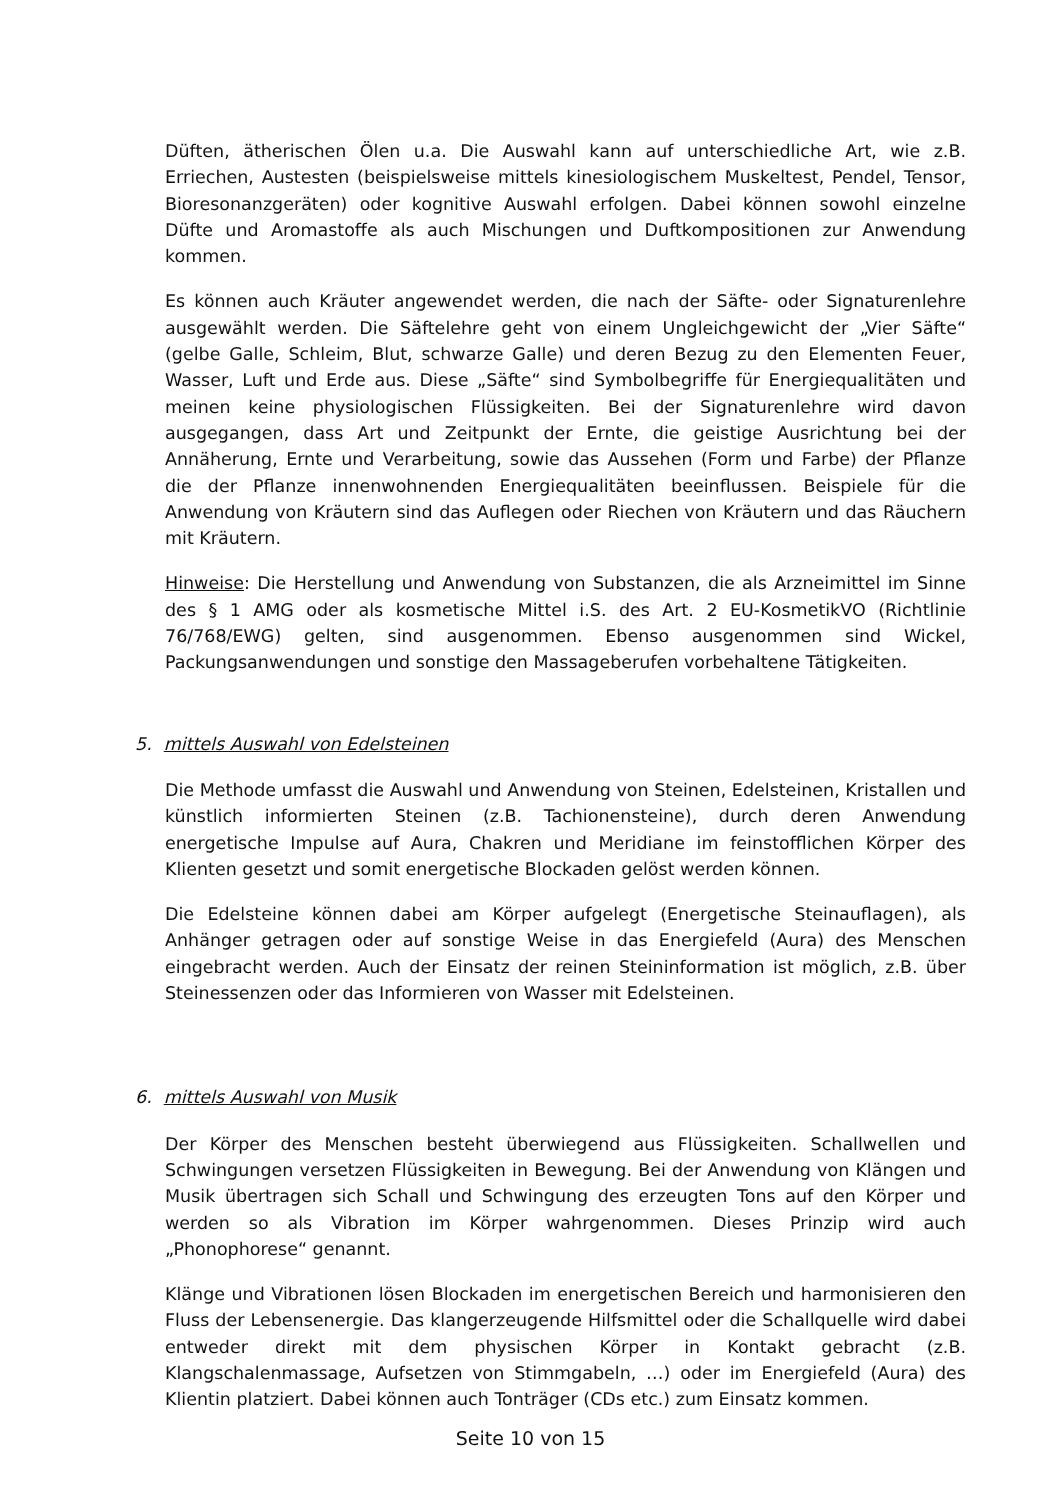Düften, ätherischen Ölen u.a. Die Auswahl kann auf unterschiedliche Art, wie z.B. Erriechen, Austesten (beispielsweise mittels kinesiologischem Muskeltest, Pendel, Tensor, Bioresonanzgeräten) oder kognitive Auswahl erfolgen. Dabei können sowohl einzelne Düfte und Aromastoffe als auch Mischungen und Duftkompositionen zur Anwendung kommen.
Es können auch Kräuter angewendet werden, die nach der Säfte- oder Signaturenlehre ausgewählt werden. Die Säftelehre geht von einem Ungleichgewicht der „Vier Säfte“ (gelbe Galle, Schleim, Blut, schwarze Galle) und deren Bezug zu den Elementen Feuer, Wasser, Luft und Erde aus. Diese „Säfte“ sind Symbolbegriffe für Energiequalitäten und meinen keine physiologischen Flüssigkeiten. Bei der Signaturenlehre wird davon ausgegangen, dass Art und Zeitpunkt der Ernte, die geistige Ausrichtung bei der Annäherung, Ernte und Verarbeitung, sowie das Aussehen (Form und Farbe) der Pflanze die der Pflanze innenwohnenden Energiequalitäten beeinflussen. Beispiele für die Anwendung von Kräutern sind das Auflegen oder Riechen von Kräutern und das Räuchern mit Kräutern.
Hinweise: Die Herstellung und Anwendung von Substanzen, die als Arzneimittel im Sinne des § 1 AMG oder als kosmetische Mittel i.S. des Art. 2 EU-KosmetikVO (Richtlinie 76/768/EWG) gelten, sind ausgenommen. Ebenso ausgenommen sind Wickel, Packungsanwendungen und sonstige den Massageberufen vorbehaltene Tätigkeiten.
5. mittels Auswahl von Edelsteinen
Die Methode umfasst die Auswahl und Anwendung von Steinen, Edelsteinen, Kristallen und künstlich informierten Steinen (z.B. Tachionensteine), durch deren Anwendung energetische Impulse auf Aura, Chakren und Meridiane im feinstofflichen Körper des Klienten gesetzt und somit energetische Blockaden gelöst werden können.
Die Edelsteine können dabei am Körper aufgelegt (Energetische Steinauflagen), als Anhänger getragen oder auf sonstige Weise in das Energiefeld (Aura) des Menschen eingebracht werden. Auch der Einsatz der reinen Steininformation ist möglich, z.B. über Steinessenzen oder das Informieren von Wasser mit Edelsteinen.
6. mittels Auswahl von Musik
Der Körper des Menschen besteht überwiegend aus Flüssigkeiten. Schallwellen und Schwingungen versetzen Flüssigkeiten in Bewegung. Bei der Anwendung von Klängen und Musik übertragen sich Schall und Schwingung des erzeugten Tons auf den Körper und werden so als Vibration im Körper wahrgenommen. Dieses Prinzip wird auch „Phonophorese“ genannt.
Klänge und Vibrationen lösen Blockaden im energetischen Bereich und harmonisieren den Fluss der Lebensenergie. Das klangerzeugende Hilfsmittel oder die Schallquelle wird dabei entweder direkt mit dem physischen Körper in Kontakt gebracht (z.B. Klangschalenmassage, Aufsetzen von Stimmgabeln, …) oder im Energiefeld (Aura) des Klientin platziert. Dabei können auch Tonträger (CDs etc.) zum Einsatz kommen.
Seite 10 von 15